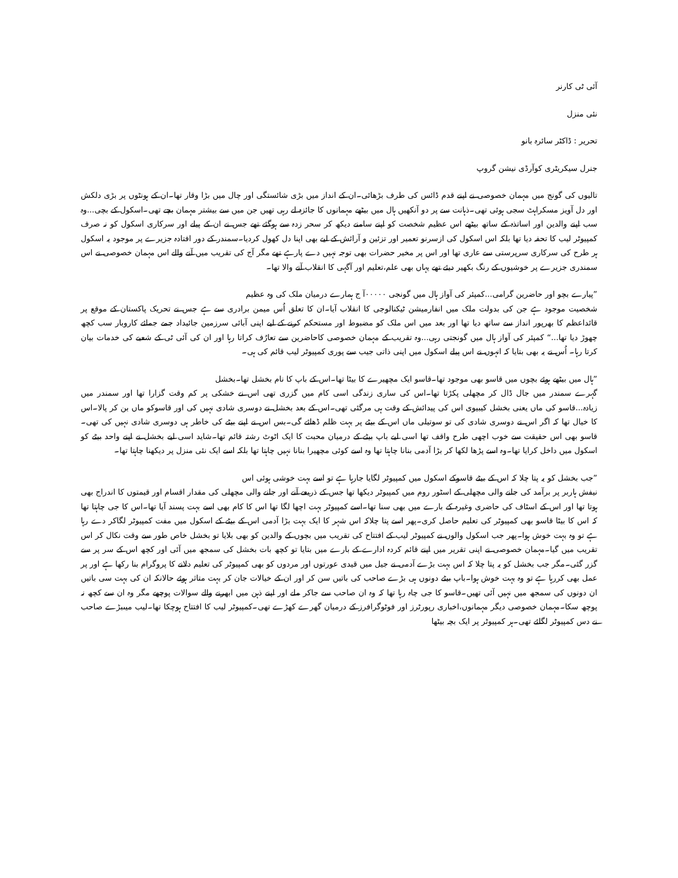آئی ٹی کارنر
نئی منزل
تحریر : ڈاکٹر سائرہ بانو
جنرل سیکریٹری کوآرڈی نیشن گروپ
تالیوں کی گونج میں مہمان خصوصی نے اپنے قدم ڈائس کی طرف بڑھائی۔ان کے انداز میں بڑی شائستگی اور چال میں بڑا وقار تھا۔ان کے ہونٹوں پر بڑی دلکش اور دل آویز مسکراہٹ سجی ہوئی تھی۔ذہانت سے پر دو آنکھیں ہال میں بیٹھے مہمانوں کا جائزہ لے رہی تھیں جن میں سے بیشتر مہمان بچے تھی۔اسکول کے بچی...وہ سب اپنے والدین اور اساتذہ کے ساتھ بیٹھے اس عظیم شخصت کو اپنے سامنے دیکھ کر سحر زدہ سے ہوگئے تھے جس نے ان کے پیلے اور سرکاری اسکول کو نہ صرف کمپیوٹر لیب کا تحفہ دیا تھا بلکہ اس اسکول کی ازسرنو تعمیر اور تزئین و آرائش کے لیے بھی اپنا دل کھول کردیا۔سمندر کے دور افتادہ جزیرے پر موجود یہ اسکول ہر طرح کی سرکاری سرپرستی سے عاری تھا اور اس پر مخیر حضرات بھی توجہ نہیں دے پارہے تھے مگر آج کی تقریب میں آنے والے اس مہمان خصوصی نے اس سمندری جزیرے پر خوشیوں کے رنگ بکھیر دیئے تھے یہاں بھی علم،تعلیم اور آگہی کا انقلاب آنے والا تھا۔
”پیارے بچو اور حاضرین گرامی...کمپئر کی آواز ہال میں گونجی ۰۰۰۰۰آ ج ہمارے درمیان ملک کی وہ عظیم
شخصیت موجود ہے جن کی بدولت ملک میں انفارمیشن ٹیکنالوجی کا انقلاب آیا۔ان کا تعلق اُس میمن برادری سے ہے جس نے تحریک پاکستان کے موقع پر قائداعظم کا بھرپور انداز سے ساتھ دیا تھا اور بعد میں اس ملک کو مضبوط اور مستحکم کرنے کے لیے اپنی آبائی سرزمین جائیداد جمے جمائے کاروبار سب کچھ چھوڑ دیا تھا...“ کمپئر کی آواز ہال میں گونجتی رہی...وہ تقریب کے مہمان خصوصی کاحاضرین سے تعارُف کراتا رہا اور ان کی آئی ٹی کے شعبے کی خدمات بیان کرتا رہا۔ اُس نے یہ بھی بتایا کہ انہوں نے اس پیلے اسکول میں اپنی ذاتی جیب سے پوری کمپیوٹر لیب قائم کی ہی۔
”ہال میں بیٹھے ہوئے بچوں میں قاسو بھی موجود تھا۔قاسو ایک مچھیرے کا بیٹا تھا۔اس کے باپ کا نام بخشل تھا۔بخشل
گہرے سمندر میں جال ڈال کر مچھلی پکڑتا تھا۔اس کی ساری زندگی اسی کام میں گزری تھی اس نے خشکی پر کم وقت گزارا تھا اور سمندر میں زیادہ...قاسو کی ماں یعنی بخشل کیبیوی اس کی پیدائش کے وقت ہی مرگئی تھی۔اس کے بعد بخشل نے دوسری شادی نہیں کی اور قاسوکو ماں بن کر پالا۔اس کا خیال تھا کہ اگر اس نے دوسری شادی کی تو سوتیلی ماں اس کے بیٹے پر بہت ظلم ڈھائے گی۔بس اس نے اپنے بیٹے کی خاطر ہی دوسری شادی نہیں کی تھی۔قاسو بھی اس حقیقت سے خوب اچھی طرح واقف تھا اسی لیے باپ بیٹے کے درمیان محبت کا ایک اٹوٹ رشتہ قائم تھا۔شاید اسی لیے بخشل نے اپنے واحد بیٹے کو اسکول میں داخل کرایا تھا۔وہ اسے پڑھا لکھا کر بڑا آدمی بنانا چاہتا تھا وہ اسے کوئی مچھیرا بنانا نہیں چاہتا تھا بلکہ اسے ایک نئی منزل پر دیکھنا چاہتا تھا۔
”جب بخشل کو یہ پتا چلا کہ اس کے بیٹے قاسوکے اسکول میں کمپیوٹر لگایا جارہا ہے تو اسے بہت خوشی ہوئی اس
نیفش ہاربر پر برآمد کی جانے والی مچھلی کے اسٹور روم میں کمپیوٹر دیکھا تھا جس کے ذریعے آنے اور جانے والی مچھلی کی مقدار اقسام اور قیمتوں کا اندراج بھی ہوتا تھا اور اس کے اسٹاف کی حاضری وغیرہ کے بارے میں بھی سنا تھا۔اسے کمپیوٹر بہت اچھا لگا تھا اس کا کام بھی اسے بہت پسند آیا تھا۔اس کا جی چاہتا تھا کہ اس کا بیٹا قاسو بھی کمپیوٹر کی تعلیم حاصل کری۔پھر اسے پتا چلاکہ اس شہر کا ایک بہت بڑا آدمی اس کے بیٹے کے اسکول میں مفت کمپیوٹر لگاکر دے رہا ہے تو وہ بہت خوش ہوا۔پھر جب اسکول والوں نے کمپیوٹر لیب کے افتتاح کی تقریب میں بچوں کے والدین کو بھی بلایا تو بخشل خاص طور سے وقت نکال کر اس تقریب میں گیا۔مہمان خصوصی نے اپنی تقریر میں اپنے قائم کردہ ادارے کے بارے میں بتایا تو کچھ بات بخشل کی سمجھ میں آئی اور کچھ اس کے سر پر سے گزر گئی۔مگر جب بخشل کو یہ پتا چلا کہ اس بہت بڑے آدمی نے جیل میں قیدی عورتوں اور مردوں کو بھی کمپیوٹر کی تعلیم دلانے کا پروگرام بنا رکھا ہے اور پر عمل بھی کررہا ہے تو وہ بہت خوش ہوا۔باپ بیٹے دونوں ہی بڑے صاحب کی باتیں سن کر اور ان کے خیالات جان کر بہت متاثر ہوئے حالانکہ ان کی بہت سی باتیں ان دونوں کی سمجھ میں نہیں آئی تھیں۔قاسو کا جی چاہ رہا تھا کہ وہ ان صاحب سے جاکر ملے اور اپنے ذہن میں ابھرنے والے سوالات پوچھے مگر وہ ان سے کچھ نہ پوچھ سکا۔مہمان خصوصی دیگر مہمانوں،اخباری رپورٹرز اور فوٹوگرافرز کے درمیان گھرے کھڑے تھی۔کمپیوٹر لیب کا افتتاح ہوچکا تھا۔لیب میںبڑے صاحب نے دس کمپیوٹر لگائے تھی۔ہر کمپیوٹر پر ایک بچہ بیٹھا